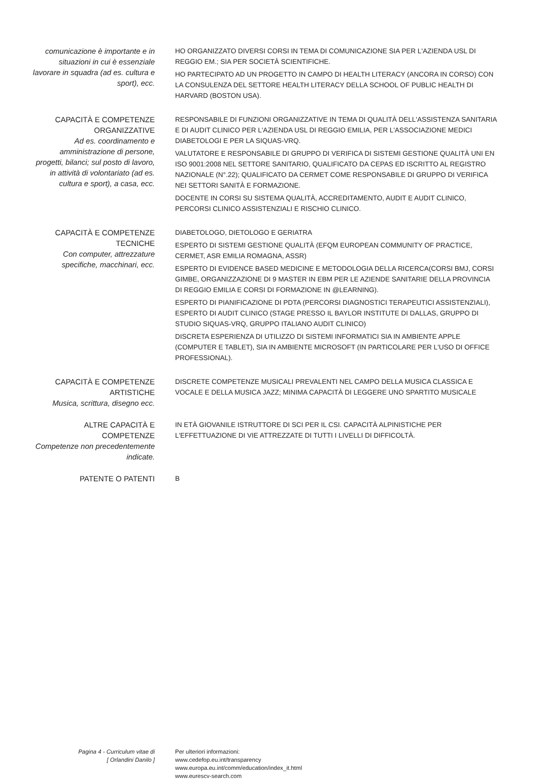comunicazione è importante e in situazioni in cui è essenziale lavorare in squadra (ad es. cultura e sport), ecc.
HO ORGANIZZATO DIVERSI CORSI IN TEMA DI COMUNICAZIONE SIA PER L'AZIENDA USL DI REGGIO EM.; SIA PER SOCIETÀ SCIENTIFICHE.
HO PARTECIPATO AD UN PROGETTO IN CAMPO DI HEALTH LITERACY (ANCORA IN CORSO) CON LA CONSULENZA DEL SETTORE HEALTH LITERACY DELLA SCHOOL OF PUBLIC HEALTH DI HARVARD (BOSTON USA).
CAPACITÀ E COMPETENZE ORGANIZZATIVE
Ad es. coordinamento e amministrazione di persone, progetti, bilanci; sul posto di lavoro, in attività di volontariato (ad es. cultura e sport), a casa, ecc.
RESPONSABILE DI FUNZIONI ORGANIZZATIVE IN TEMA DI QUALITÀ DELL'ASSISTENZA SANITARIA E DI AUDIT CLINICO PER L'AZIENDA USL DI REGGIO EMILIA, PER L'ASSOCIAZIONE MEDICI DIABETOLOGI E PER LA SIQUAS-VRQ.
VALUTATORE E RESPONSABILE DI GRUPPO DI VERIFICA DI SISTEMI GESTIONE QUALITÀ UNI EN ISO 9001:2008 NEL SETTORE SANITARIO, QUALIFICATO DA CEPAS ED ISCRITTO AL REGISTRO NAZIONALE (N°.22); QUALIFICATO DA CERMET COME RESPONSABILE DI GRUPPO DI VERIFICA NEI SETTORI SANITÀ E FORMAZIONE.
DOCENTE IN CORSI SU SISTEMA QUALITÀ, ACCREDITAMENTO, AUDIT E AUDIT CLINICO, PERCORSI CLINICO ASSISTENZIALI E RISCHIO CLINICO.
CAPACITÀ E COMPETENZE TECNICHE
Con computer, attrezzature specifiche, macchinari, ecc.
DIABETOLOGO, DIETOLOGO E GERIATRA
ESPERTO DI SISTEMI GESTIONE QUALITÀ (EFQM EUROPEAN COMMUNITY OF PRACTICE, CERMET, ASR EMILIA ROMAGNA, ASSR)
ESPERTO DI EVIDENCE BASED MEDICINE E METODOLOGIA DELLA RICERCA(CORSI BMJ, CORSI GIMBE, ORGANIZZAZIONE DI 9 MASTER IN EBM PER LE AZIENDE SANITARIE DELLA PROVINCIA DI REGGIO EMILIA E CORSI DI FORMAZIONE IN @LEARNING).
ESPERTO DI PIANIFICAZIONE DI PDTA (PERCORSI DIAGNOSTICI TERAPEUTICI ASSISTENZIALI), ESPERTO DI AUDIT CLINICO (STAGE PRESSO IL BAYLOR INSTITUTE DI DALLAS, GRUPPO DI STUDIO SIQUAS-VRQ, GRUPPO ITALIANO AUDIT CLINICO)
DISCRETA ESPERIENZA DI UTILIZZO DI SISTEMI INFORMATICI SIA IN AMBIENTE APPLE (COMPUTER E TABLET), SIA IN AMBIENTE MICROSOFT (IN PARTICOLARE PER L'USO DI OFFICE PROFESSIONAL).
CAPACITÀ E COMPETENZE ARTISTICHE
Musica, scrittura, disegno ecc.
DISCRETE COMPETENZE MUSICALI PREVALENTI NEL CAMPO DELLA MUSICA CLASSICA E VOCALE E DELLA MUSICA JAZZ; MINIMA CAPACITÀ DI LEGGERE UNO SPARTITO MUSICALE
ALTRE CAPACITÀ E COMPETENZE
Competenze non precedentemente indicate.
IN ETÀ GIOVANILE ISTRUTTORE DI SCI PER IL CSI. CAPACITÀ ALPINISTICHE PER L'EFFETTUAZIONE DI VIE ATTREZZATE DI TUTTI I LIVELLI DI DIFFICOLTÀ.
PATENTE O PATENTI B
Pagina 4 - Curriculum vitae di
[ Orlandini Danilo ]
Per ulteriori informazioni:
www.cedefop.eu.int/transparency
www.europa.eu.int/comm/education/index_it.html
www.eurescv-search.com